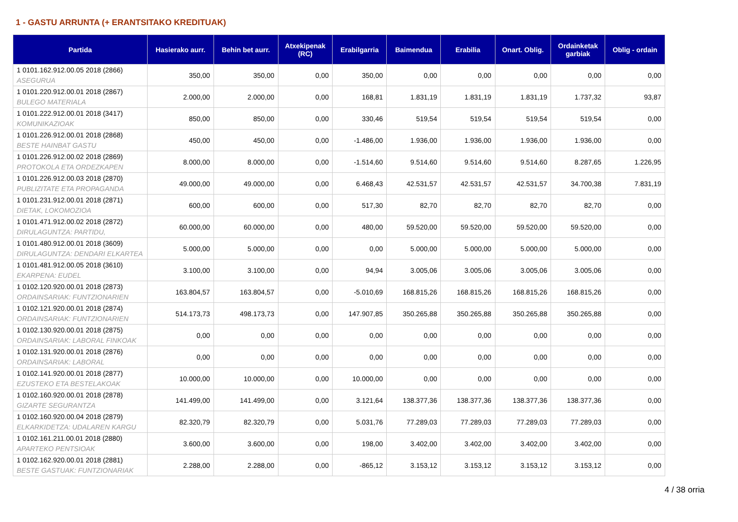1 - GASTU ARRUNTA (+ ERANTSITAKO KREDITUAK)
| Partida | Hasierako aurr. | Behin bet aurr. | Atxekipenak (RC) | Erabilgarria | Baimendua | Erabilia | Onart. Oblig. | Ordainketak garbiak | Oblig - ordain |
| --- | --- | --- | --- | --- | --- | --- | --- | --- | --- |
| 1 0101.162.912.00.05 2018 (2866) ASEGURUA | 350,00 | 350,00 | 0,00 | 350,00 | 0,00 | 0,00 | 0,00 | 0,00 | 0,00 |
| 1 0101.220.912.00.01 2018 (2867) BULEGO MATERIALA | 2.000,00 | 2.000,00 | 0,00 | 168,81 | 1.831,19 | 1.831,19 | 1.831,19 | 1.737,32 | 93,87 |
| 1 0101.222.912.00.01 2018 (3417) KOMUNIKAZIOAK | 850,00 | 850,00 | 0,00 | 330,46 | 519,54 | 519,54 | 519,54 | 519,54 | 0,00 |
| 1 0101.226.912.00.01 2018 (2868) BESTE HAINBAT GASTU | 450,00 | 450,00 | 0,00 | -1.486,00 | 1.936,00 | 1.936,00 | 1.936,00 | 1.936,00 | 0,00 |
| 1 0101.226.912.00.02 2018 (2869) PROTOKOLA ETA ORDEZKAPEN | 8.000,00 | 8.000,00 | 0,00 | -1.514,60 | 9.514,60 | 9.514,60 | 9.514,60 | 8.287,65 | 1.226,95 |
| 1 0101.226.912.00.03 2018 (2870) PUBLIZITATE ETA PROPAGANDA | 49.000,00 | 49.000,00 | 0,00 | 6.468,43 | 42.531,57 | 42.531,57 | 42.531,57 | 34.700,38 | 7.831,19 |
| 1 0101.231.912.00.01 2018 (2871) DIETAK, LOKOMOZIOA | 600,00 | 600,00 | 0,00 | 517,30 | 82,70 | 82,70 | 82,70 | 82,70 | 0,00 |
| 1 0101.471.912.00.02 2018 (2872) DIRULAGUNTZA: PARTIDU, | 60.000,00 | 60.000,00 | 0,00 | 480,00 | 59.520,00 | 59.520,00 | 59.520,00 | 59.520,00 | 0,00 |
| 1 0101.480.912.00.01 2018 (3609) DIRULAGUNTZA: DENDARI ELKARTEA | 5.000,00 | 5.000,00 | 0,00 | 0,00 | 5.000,00 | 5.000,00 | 5.000,00 | 5.000,00 | 0,00 |
| 1 0101.481.912.00.05 2018 (3610) EKARPENA: EUDEL | 3.100,00 | 3.100,00 | 0,00 | 94,94 | 3.005,06 | 3.005,06 | 3.005,06 | 3.005,06 | 0,00 |
| 1 0102.120.920.00.01 2018 (2873) ORDAINSARIAK: FUNTZIONARIEN | 163.804,57 | 163.804,57 | 0,00 | -5.010,69 | 168.815,26 | 168.815,26 | 168.815,26 | 168.815,26 | 0,00 |
| 1 0102.121.920.00.01 2018 (2874) ORDAINSARIAK: FUNTZIONARIEN | 514.173,73 | 498.173,73 | 0,00 | 147.907,85 | 350.265,88 | 350.265,88 | 350.265,88 | 350.265,88 | 0,00 |
| 1 0102.130.920.00.01 2018 (2875) ORDAINSARIAK: LABORAL FINKOAK | 0,00 | 0,00 | 0,00 | 0,00 | 0,00 | 0,00 | 0,00 | 0,00 | 0,00 |
| 1 0102.131.920.00.01 2018 (2876) ORDAINSARIAK: LABORAL | 0,00 | 0,00 | 0,00 | 0,00 | 0,00 | 0,00 | 0,00 | 0,00 | 0,00 |
| 1 0102.141.920.00.01 2018 (2877) EZUSTEKO ETA BESTELAKOAK | 10.000,00 | 10.000,00 | 0,00 | 10.000,00 | 0,00 | 0,00 | 0,00 | 0,00 | 0,00 |
| 1 0102.160.920.00.01 2018 (2878) GIZARTE SEGURANTZA | 141.499,00 | 141.499,00 | 0,00 | 3.121,64 | 138.377,36 | 138.377,36 | 138.377,36 | 138.377,36 | 0,00 |
| 1 0102.160.920.00.04 2018 (2879) ELKARKIDETZA: UDALAREN KARGU | 82.320,79 | 82.320,79 | 0,00 | 5.031,76 | 77.289,03 | 77.289,03 | 77.289,03 | 77.289,03 | 0,00 |
| 1 0102.161.211.00.01 2018 (2880) APARTEKO PENTSIOAK | 3.600,00 | 3.600,00 | 0,00 | 198,00 | 3.402,00 | 3.402,00 | 3.402,00 | 3.402,00 | 0,00 |
| 1 0102.162.920.00.01 2018 (2881) BESTE GASTUAK: FUNTZIONARIAK | 2.288,00 | 2.288,00 | 0,00 | -865,12 | 3.153,12 | 3.153,12 | 3.153,12 | 3.153,12 | 0,00 |
4 / 38 orria